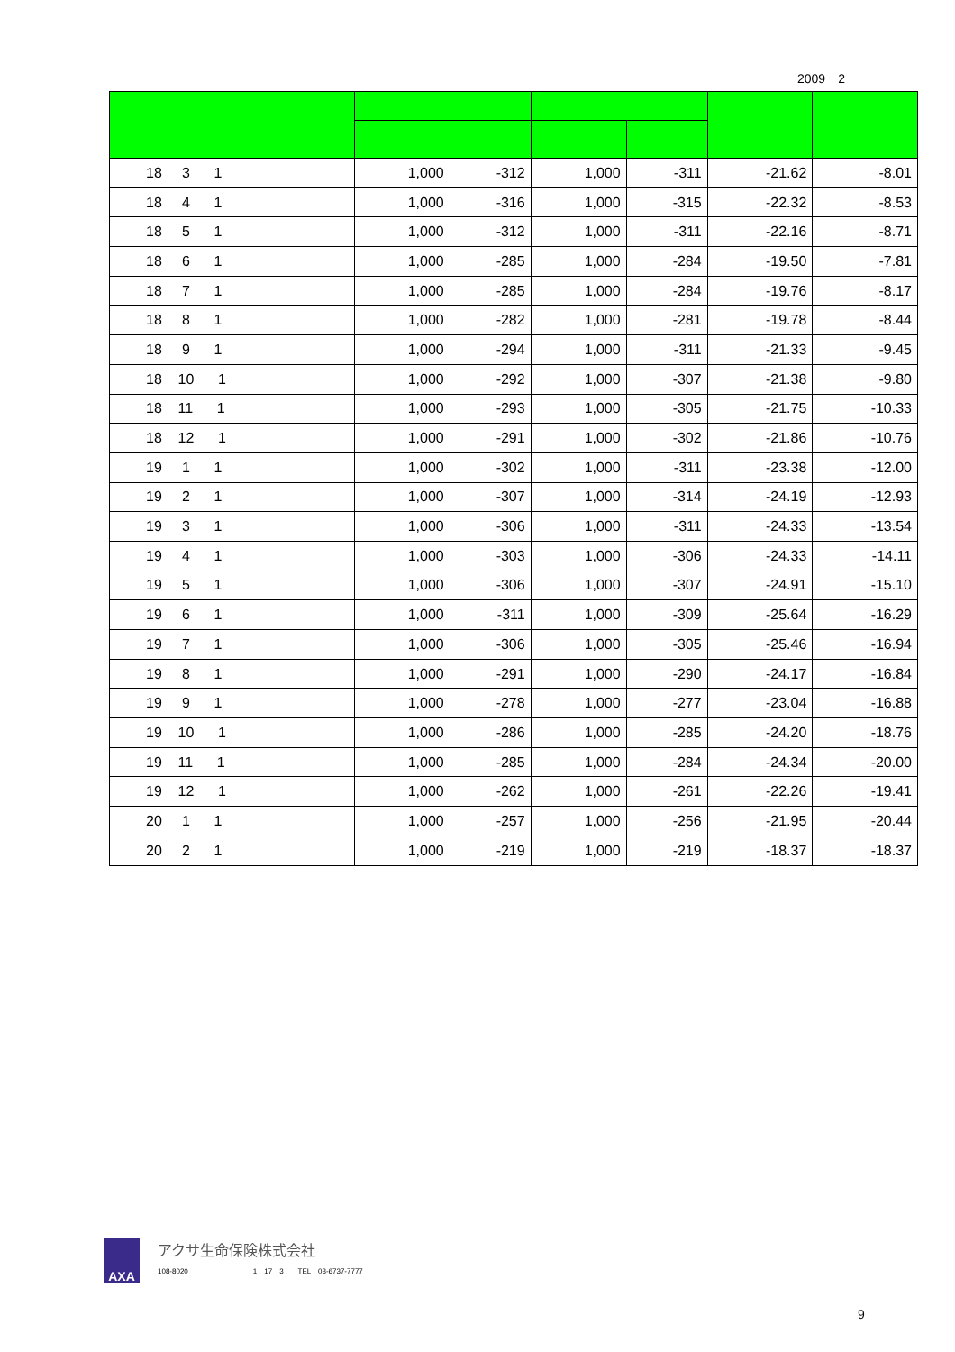2009　2
| 18 3 1 | 1,000 | -312 | 1,000 | -311 | -21.62 | -8.01 |
| 18 4 1 | 1,000 | -316 | 1,000 | -315 | -22.32 | -8.53 |
| 18 5 1 | 1,000 | -312 | 1,000 | -311 | -22.16 | -8.71 |
| 18 6 1 | 1,000 | -285 | 1,000 | -284 | -19.50 | -7.81 |
| 18 7 1 | 1,000 | -285 | 1,000 | -284 | -19.76 | -8.17 |
| 18 8 1 | 1,000 | -282 | 1,000 | -281 | -19.78 | -8.44 |
| 18 9 1 | 1,000 | -294 | 1,000 | -311 | -21.33 | -9.45 |
| 18 10 1 | 1,000 | -292 | 1,000 | -307 | -21.38 | -9.80 |
| 18 11 1 | 1,000 | -293 | 1,000 | -305 | -21.75 | -10.33 |
| 18 12 1 | 1,000 | -291 | 1,000 | -302 | -21.86 | -10.76 |
| 19 1 1 | 1,000 | -302 | 1,000 | -311 | -23.38 | -12.00 |
| 19 2 1 | 1,000 | -307 | 1,000 | -314 | -24.19 | -12.93 |
| 19 3 1 | 1,000 | -306 | 1,000 | -311 | -24.33 | -13.54 |
| 19 4 1 | 1,000 | -303 | 1,000 | -306 | -24.33 | -14.11 |
| 19 5 1 | 1,000 | -306 | 1,000 | -307 | -24.91 | -15.10 |
| 19 6 1 | 1,000 | -311 | 1,000 | -309 | -25.64 | -16.29 |
| 19 7 1 | 1,000 | -306 | 1,000 | -305 | -25.46 | -16.94 |
| 19 8 1 | 1,000 | -291 | 1,000 | -290 | -24.17 | -16.84 |
| 19 9 1 | 1,000 | -278 | 1,000 | -277 | -23.04 | -16.88 |
| 19 10 1 | 1,000 | -286 | 1,000 | -285 | -24.20 | -18.76 |
| 19 11 1 | 1,000 | -285 | 1,000 | -284 | -24.34 | -20.00 |
| 19 12 1 | 1,000 | -262 | 1,000 | -261 | -22.26 | -19.41 |
| 20 1 1 | 1,000 | -257 | 1,000 | -256 | -21.95 | -20.44 |
| 20 2 1 | 1,000 | -219 | 1,000 | -219 | -18.37 | -18.37 |
AXA
アクサ生命保険株式会社
108-8020　　　　　　　　　1　17　3　　TEL　03-6737-7777
9